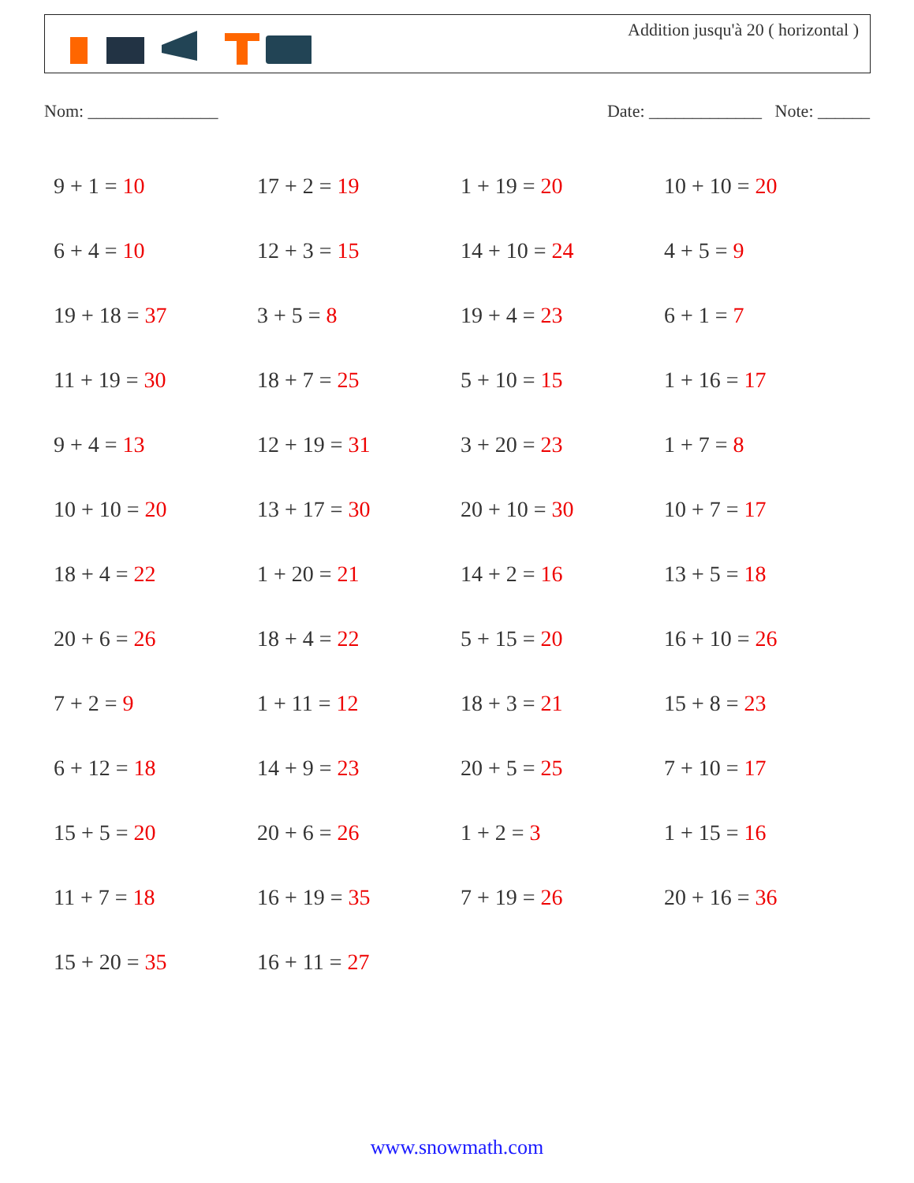Addition jusqu'à 20 ( horizontal )
Nom: _______________ Date: _____________ Note: ______
| 9 + 1 = 10 | 17 + 2 = 19 | 1 + 19 = 20 | 10 + 10 = 20 |
| 6 + 4 = 10 | 12 + 3 = 15 | 14 + 10 = 24 | 4 + 5 = 9 |
| 19 + 18 = 37 | 3 + 5 = 8 | 19 + 4 = 23 | 6 + 1 = 7 |
| 11 + 19 = 30 | 18 + 7 = 25 | 5 + 10 = 15 | 1 + 16 = 17 |
| 9 + 4 = 13 | 12 + 19 = 31 | 3 + 20 = 23 | 1 + 7 = 8 |
| 10 + 10 = 20 | 13 + 17 = 30 | 20 + 10 = 30 | 10 + 7 = 17 |
| 18 + 4 = 22 | 1 + 20 = 21 | 14 + 2 = 16 | 13 + 5 = 18 |
| 20 + 6 = 26 | 18 + 4 = 22 | 5 + 15 = 20 | 16 + 10 = 26 |
| 7 + 2 = 9 | 1 + 11 = 12 | 18 + 3 = 21 | 15 + 8 = 23 |
| 6 + 12 = 18 | 14 + 9 = 23 | 20 + 5 = 25 | 7 + 10 = 17 |
| 15 + 5 = 20 | 20 + 6 = 26 | 1 + 2 = 3 | 1 + 15 = 16 |
| 11 + 7 = 18 | 16 + 19 = 35 | 7 + 19 = 26 | 20 + 16 = 36 |
| 15 + 20 = 35 | 16 + 11 = 27 | | |
www.snowmath.com